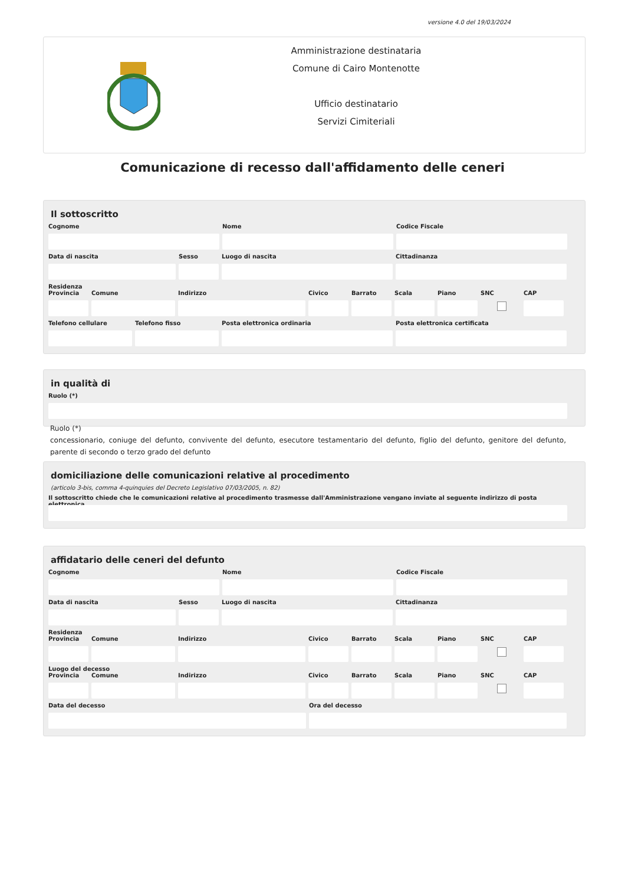versione 4.0 del 19/03/2024
Amministrazione destinataria
Comune di Cairo Montenotte
Ufficio destinatario
Servizi Cimiteriali
Comunicazione di recesso dall'affidamento delle ceneri
Il sottoscritto
Cognome Nome Codice Fiscale
Data di nascita Sesso Luogo di nascita Cittadinanza
Residenza
Provincia
Comune Indirizzo Civico Barrato Scala Piano SNC CAP
Telefono cellulare
Telefono fisso Posta elettronica ordinaria Posta elettronica certificata
in qualità di
Ruolo (*)
Ruolo (*)
concessionario, coniuge del defunto, convivente del defunto, esecutore testamentario del defunto, figlio del defunto, genitore del defunto, parente di secondo o terzo grado del defunto
domiciliazione delle comunicazioni relative al procedimento
(articolo 3-bis, comma 4-quinquies del Decreto Legislativo 07/03/2005, n. 82)
Il sottoscritto chiede che le comunicazioni relative al procedimento trasmesse dall'Amministrazione vengano inviate al seguente indirizzo di posta elettronica
affidatario delle ceneri del defunto
Cognome Nome Codice Fiscale
Data di nascita Sesso Luogo di nascita Cittadinanza
Residenza
Provincia
Comune Indirizzo Civico Barrato Scala Piano SNC CAP
Luogo del decesso
Provincia
Comune Indirizzo Civico Barrato Scala Piano SNC CAP
Data del decesso Ora del decesso